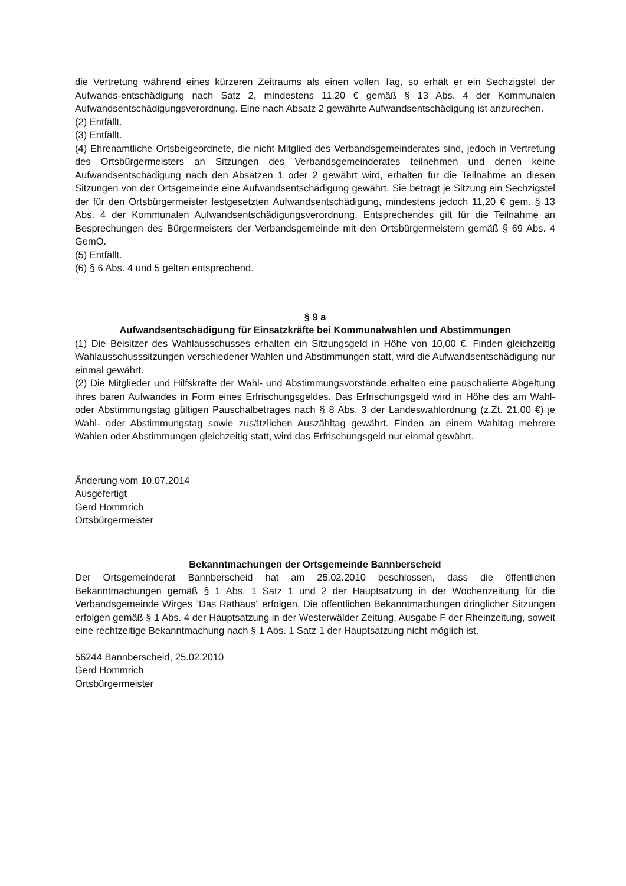die Vertretung während eines kürzeren Zeitraums als einen vollen Tag, so erhält er ein Sechzigstel der Aufwands-entschädigung nach Satz 2, mindestens 11,20 € gemäß § 13 Abs. 4 der Kommunalen Aufwandsentschädigungsverordnung. Eine nach Absatz 2 gewährte Aufwandsentschädigung ist anzurechen.
(2) Entfällt.
(3) Entfällt.
(4) Ehrenamtliche Ortsbeigeordnete, die nicht Mitglied des Verbandsgemeinderates sind, jedoch in Vertretung des Ortsbürgermeisters an Sitzungen des Verbandsgemeinderates teilnehmen und denen keine Aufwandsentschädigung nach den Absätzen 1 oder 2 gewährt wird, erhalten für die Teilnahme an diesen Sitzungen von der Ortsgemeinde eine Aufwandsentschädigung gewährt. Sie beträgt je Sitzung ein Sechzigstel der für den Ortsbürgermeister festgesetzten Aufwandsentschädigung, mindestens jedoch 11,20 € gem. § 13 Abs. 4 der Kommunalen Aufwandsentschädigungsverordnung. Entsprechendes gilt für die Teilnahme an Besprechungen des Bürgermeisters der Verbandsgemeinde mit den Ortsbürgermeistern gemäß § 69 Abs. 4 GemO.
(5) Entfällt.
(6) § 6 Abs. 4 und 5 gelten entsprechend.
§ 9 a
Aufwandsentschädigung für Einsatzkräfte bei Kommunalwahlen und Abstimmungen
(1) Die Beisitzer des Wahlausschusses erhalten ein Sitzungsgeld in Höhe von 10,00 €. Finden gleichzeitig Wahlausschusssitzungen verschiedener Wahlen und Abstimmungen statt, wird die Aufwandsentschädigung nur einmal gewährt.
(2) Die Mitglieder und Hilfskräfte der Wahl- und Abstimmungsvorstände erhalten eine pauschalierte Abgeltung ihres baren Aufwandes in Form eines Erfrischungsgeldes. Das Erfrischungsgeld wird in Höhe des am Wahl- oder Abstimmungstag gültigen Pauschalbetrages nach § 8 Abs. 3 der Landeswahlordnung (z.Zt. 21,00 €) je Wahl- oder Abstimmungstag sowie zusätzlichen Auszähltag gewährt. Finden an einem Wahltag mehrere Wahlen oder Abstimmungen gleichzeitig statt, wird das Erfrischungsgeld nur einmal gewährt.
Änderung vom 10.07.2014
Ausgefertigt
Gerd Hommrich
Ortsbürgermeister
Bekanntmachungen der Ortsgemeinde Bannberscheid
Der Ortsgemeinderat Bannberscheid hat am 25.02.2010 beschlossen, dass die öffentlichen Bekanntmachungen gemäß § 1 Abs. 1 Satz 1 und 2 der Hauptsatzung in der Wochenzeitung für die Verbandsgemeinde Wirges “Das Rathaus” erfolgen. Die öffentlichen Bekanntmachungen dringlicher Sitzungen erfolgen gemäß § 1 Abs. 4 der Hauptsatzung in der Westerwälder Zeitung, Ausgabe F der Rheinzeitung, soweit eine rechtzeitige Bekanntmachung nach § 1 Abs. 1 Satz 1 der Hauptsatzung nicht möglich ist.
56244 Bannberscheid, 25.02.2010
Gerd Hommrich
Ortsbürgermeister